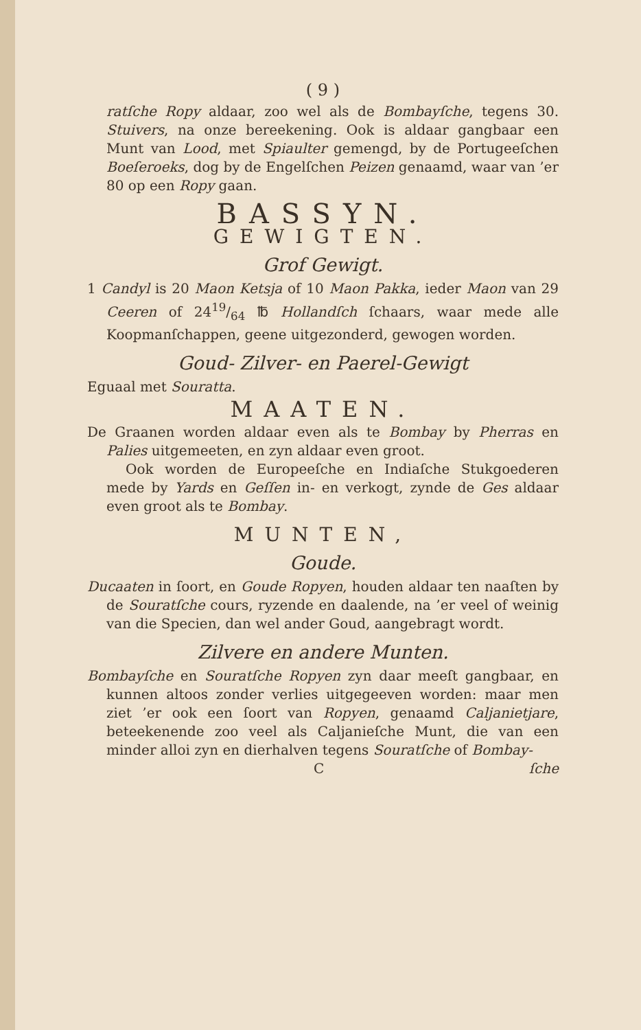( 9 )
ratſche Ropy aldaar, zoo wel als de Bombayſche, tegens 30. Stuivers, na onze bereekening. Ook is aldaar gangbaar een Munt van Lood, met Spiaulter gemengd, by de Portugeeſchen Boeſeroeks, dog by de Engelſchen Peizen genaamd, waar van ’er 80 op een Ropy gaan.
BASSYN.
GEWIGTEN.
Grof Gewigt.
1 Candyl is 20 Maon Ketsja of 10 Maon Pakka, ieder Maon van 29 Ceeren of 2419/64 ℔ Hollandſch ſchaars, waar mede alle Koopmanſchappen, geene uitgezonderd, gewogen worden.
Goud- Zilver- en Paerel-Gewigt
Eguaal met Souratta.
MAATEN.
De Graanen worden aldaar even als te Bombay by Pherras en Palies uitgemeeten, en zyn aldaar even groot.
Ook worden de Europeeſche en Indiaſche Stukgoederen mede by Yards en Geſſen in- en verkogt, zynde de Ges aldaar even groot als te Bombay.
MUNTEN,
Goude.
Ducaaten in ſoort, en Goude Ropyen, houden aldaar ten naaſten by de Souratſche cours, ryzende en daalende, na ’er veel of weinig van die Specien, dan wel ander Goud, aangebragt wordt.
Zilvere en andere Munten.
Bombayſche en Souratſche Ropyen zyn daar meeſt gangbaar, en kunnen altoos zonder verlies uitgegeeven worden: maar men ziet ’er ook een ſoort van Ropyen, genaamd Caljanietjare, beteekenende zoo veel als Caljanieſche Munt, die van een minder alloi zyn en dierhalven tegens Souratſche of Bombay-
C ſche